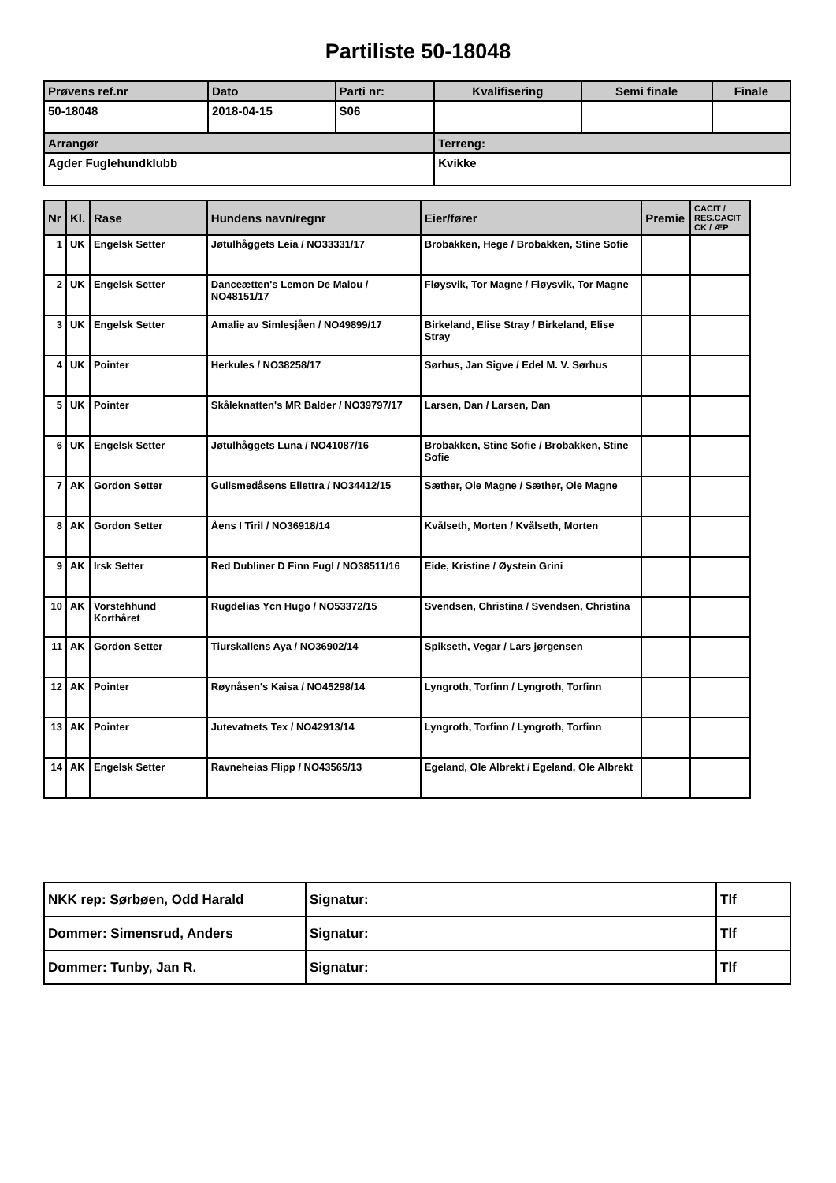Partiliste 50-18048
| Prøvens ref.nr | Dato | Parti nr: | Kvalifisering | Semi finale | Finale |
| 50-18048 | 2018-04-15 | S06 | | | |
| Arrangør | | | Terreng: | | |
| Agder Fuglehundklubb | | | Kvikke | | |
| Nr | Kl. | Rase | Hundens navn/regnr | Eier/fører | Premie | CACIT / RES.CACIT CK / ÆP |
| --- | --- | --- | --- | --- | --- | --- |
| 1 | UK | Engelsk Setter | Jøtulhåggets Leia / NO33331/17 | Brobakken, Hege / Brobakken, Stine Sofie | | |
| 2 | UK | Engelsk Setter | Danceætten's Lemon De Malou / NO48151/17 | Fløysvik, Tor Magne / Fløysvik, Tor Magne | | |
| 3 | UK | Engelsk Setter | Amalie av Simlesjåen / NO49899/17 | Birkeland, Elise Stray / Birkeland, Elise Stray | | |
| 4 | UK | Pointer | Herkules / NO38258/17 | Sørhus, Jan Sigve / Edel M. V. Sørhus | | |
| 5 | UK | Pointer | Skåleknatten's MR Balder / NO39797/17 | Larsen, Dan / Larsen, Dan | | |
| 6 | UK | Engelsk Setter | Jøtulhåggets Luna / NO41087/16 | Brobakken, Stine Sofie / Brobakken, Stine Sofie | | |
| 7 | AK | Gordon Setter | Gullsmedåsens Ellettra / NO34412/15 | Sæther, Ole Magne / Sæther, Ole Magne | | |
| 8 | AK | Gordon Setter | Åens I Tiril / NO36918/14 | Kvålseth, Morten / Kvålseth, Morten | | |
| 9 | AK | Irsk Setter | Red Dubliner D Finn Fugl / NO38511/16 | Eide, Kristine / Øystein Grini | | |
| 10 | AK | Vorstehhund Korthåret | Rugdelias Ycn Hugo / NO53372/15 | Svendsen, Christina / Svendsen, Christina | | |
| 11 | AK | Gordon Setter | Tiurskallens Aya / NO36902/14 | Spikseth, Vegar / Lars jørgensen | | |
| 12 | AK | Pointer | Røynåsen's Kaisa / NO45298/14 | Lyngroth, Torfinn / Lyngroth, Torfinn | | |
| 13 | AK | Pointer | Jutevatnets Tex / NO42913/14 | Lyngroth, Torfinn / Lyngroth, Torfinn | | |
| 14 | AK | Engelsk Setter | Ravneheias Flipp / NO43565/13 | Egeland, Ole Albrekt / Egeland, Ole Albrekt | | |
| NKK rep: Sørbøen, Odd Harald | Signatur: | Tlf |
| Dommer: Simensrud, Anders | Signatur: | Tlf |
| Dommer: Tunby, Jan R. | Signatur: | Tlf |